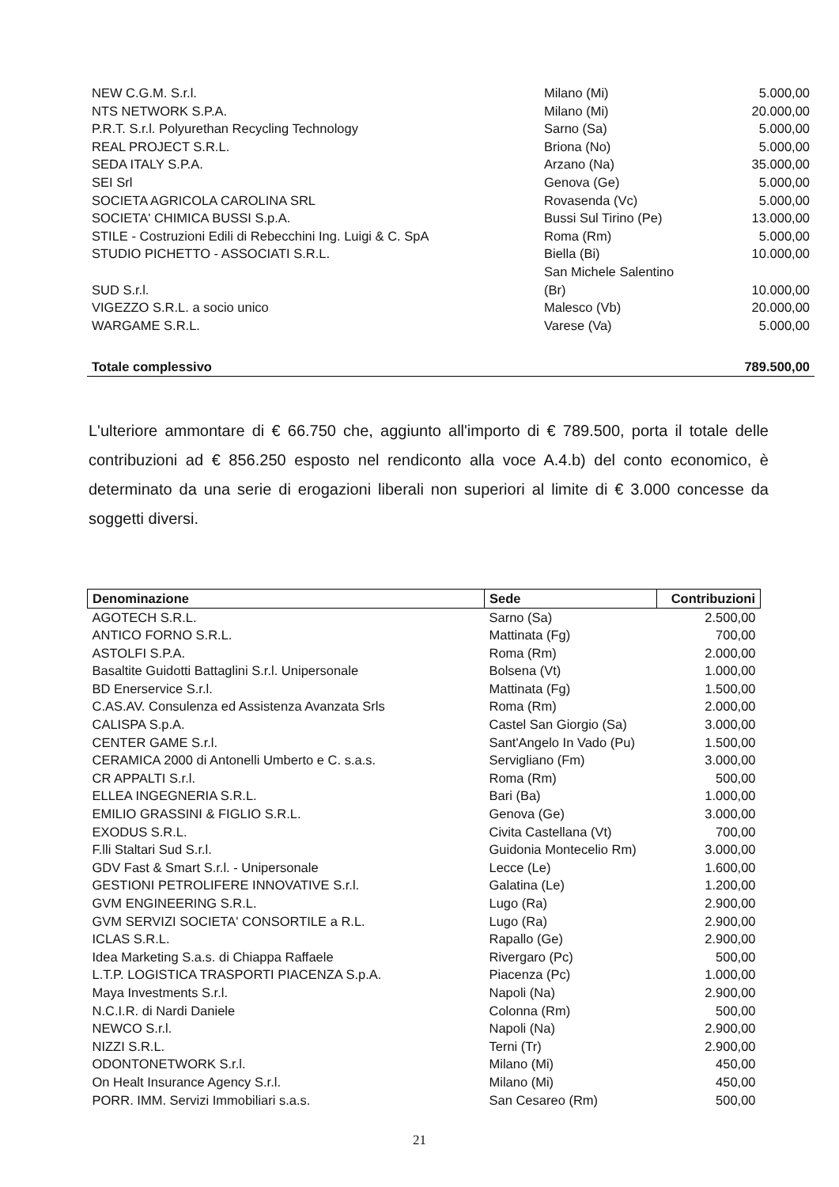| NEW C.G.M. S.r.l. | Milano (Mi) | 5.000,00 |
| NTS NETWORK S.P.A. | Milano (Mi) | 20.000,00 |
| P.R.T. S.r.l. Polyurethan Recycling Technology | Sarno (Sa) | 5.000,00 |
| REAL PROJECT S.R.L. | Briona (No) | 5.000,00 |
| SEDA ITALY S.P.A. | Arzano (Na) | 35.000,00 |
| SEI Srl | Genova (Ge) | 5.000,00 |
| SOCIETA AGRICOLA CAROLINA SRL | Rovasenda (Vc) | 5.000,00 |
| SOCIETA' CHIMICA BUSSI S.p.A. | Bussi Sul Tirino (Pe) | 13.000,00 |
| STILE - Costruzioni Edili di Rebecchini Ing. Luigi & C. SpA | Roma (Rm) | 5.000,00 |
| STUDIO PICHETTO - ASSOCIATI S.R.L. | Biella (Bi) | 10.000,00 |
| SUD S.r.l. | San Michele Salentino (Br) | 10.000,00 |
| VIGEZZO S.R.L. a socio unico | Malesco (Vb) | 20.000,00 |
| WARGAME S.R.L. | Varese (Va) | 5.000,00 |
| Totale complessivo | | 789.500,00 |
L'ulteriore ammontare di € 66.750 che, aggiunto all'importo di € 789.500, porta il totale delle contribuzioni ad € 856.250 esposto nel rendiconto alla voce A.4.b) del conto economico, è determinato da una serie di erogazioni liberali non superiori al limite di € 3.000 concesse da soggetti diversi.
| Denominazione | Sede | Contribuzioni |
| --- | --- | --- |
| AGOTECH S.R.L. | Sarno (Sa) | 2.500,00 |
| ANTICO FORNO S.R.L. | Mattinata (Fg) | 700,00 |
| ASTOLFI S.P.A. | Roma (Rm) | 2.000,00 |
| Basaltite Guidotti Battaglini S.r.l. Unipersonale | Bolsena (Vt) | 1.000,00 |
| BD Enerservice S.r.l. | Mattinata (Fg) | 1.500,00 |
| C.AS.AV. Consulenza ed Assistenza Avanzata Srls | Roma (Rm) | 2.000,00 |
| CALISPA S.p.A. | Castel San Giorgio (Sa) | 3.000,00 |
| CENTER GAME S.r.l. | Sant'Angelo In Vado (Pu) | 1.500,00 |
| CERAMICA 2000 di Antonelli Umberto e C. s.a.s. | Servigliano (Fm) | 3.000,00 |
| CR APPALTI S.r.l. | Roma (Rm) | 500,00 |
| ELLEA INGEGNERIA S.R.L. | Bari (Ba) | 1.000,00 |
| EMILIO GRASSINI & FIGLIO S.R.L. | Genova (Ge) | 3.000,00 |
| EXODUS S.R.L. | Civita Castellana (Vt) | 700,00 |
| F.lli Staltari Sud S.r.l. | Guidonia Montecelio Rm) | 3.000,00 |
| GDV Fast & Smart S.r.l. - Unipersonale | Lecce (Le) | 1.600,00 |
| GESTIONI PETROLIFERE INNOVATIVE S.r.l. | Galatina (Le) | 1.200,00 |
| GVM ENGINEERING S.R.L. | Lugo (Ra) | 2.900,00 |
| GVM SERVIZI SOCIETA' CONSORTILE a R.L. | Lugo (Ra) | 2.900,00 |
| ICLAS S.R.L. | Rapallo (Ge) | 2.900,00 |
| Idea Marketing S.a.s. di Chiappa Raffaele | Rivergaro (Pc) | 500,00 |
| L.T.P. LOGISTICA TRASPORTI PIACENZA S.p.A. | Piacenza (Pc) | 1.000,00 |
| Maya Investments S.r.l. | Napoli (Na) | 2.900,00 |
| N.C.I.R. di Nardi Daniele | Colonna (Rm) | 500,00 |
| NEWCO S.r.l. | Napoli (Na) | 2.900,00 |
| NIZZI S.R.L. | Terni (Tr) | 2.900,00 |
| ODONTONETWORK S.r.l. | Milano (Mi) | 450,00 |
| On Healt Insurance Agency S.r.l. | Milano (Mi) | 450,00 |
| PORR. IMM. Servizi Immobiliari s.a.s. | San Cesareo (Rm) | 500,00 |
21